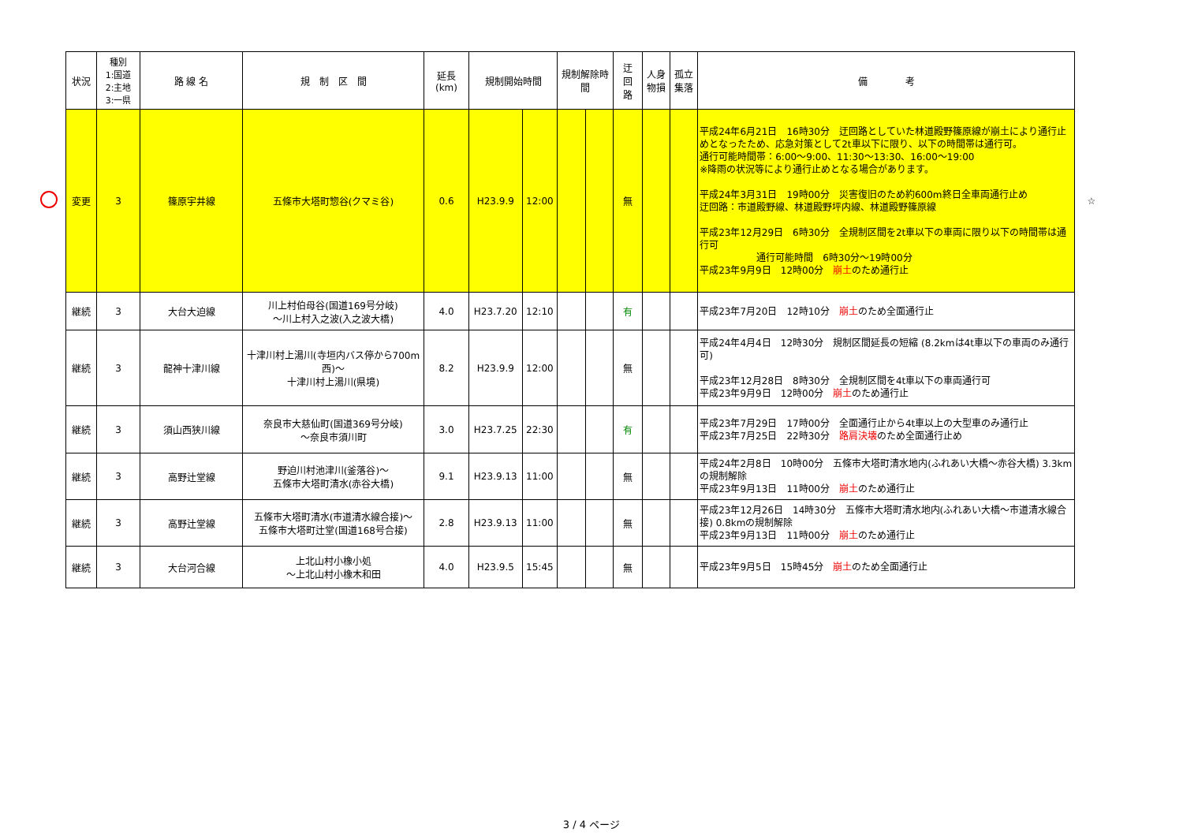| | 状況 | 種別 1:国道 2:主地 3:一県 | 路 線 名 | 規 制 区 間 | 延長 (km) | 規制開始時間 | | 規制解除時間 | | 迂 回 路 | 人身 物損 | 孤立 集落 | 備 考 | |
| | 変更 | 3 | 篠原宇井線 | 五條市大塔町惣谷(クマミ谷) | 0.6 | H23.9.9 | 12:00 | | | 無 | | | 平成24年6月21日 16時30分 迂回路としていた林道殿野篠原線が崩土により通行止めとなったため、応急対策として2t車以下に限り、以下の時間帯は通行可。 通行可能時間帯：6:00～9:00、11:30～13:30、16:00～19:00 ※降雨の状況等により通行止めとなる場合があります。 平成24年3月31日 19時00分 災害復旧のため約600m終日全車両通行止め 迂回路：市道殿野線、林道殿野坪内線、林道殿野篠原線 平成23年12月29日 6時30分 全規制区間を2t車以下の車両に限り以下の時間帯は通行可 通行可能時間 6時30分～19時00分 平成23年9月9日 12時00分 崩土 のため通行止 | ☆ |
| | 継続 | 3 | 大台大迫線 | 川上村伯母谷(国道169号分岐) ～川上村入之波(入之波大橋) | 4.0 | H23.7.20 | 12:10 | | | 有 | | | 平成23年7月20日 12時10分 崩土 のため全面通行止 | |
| | 継続 | 3 | 龍神十津川線 | 十津川村上湯川(寺垣内バス停から700m西)～ 十津川村上湯川(県境) | 8.2 | H23.9.9 | 12:00 | | | 無 | | | 平成24年4月4日 12時30分 規制区間延長の短縮 (8.2kmは4t車以下の車両のみ通行可) 平成23年12月28日 8時30分 全規制区間を4t車以下の車両通行可 平成23年9月9日 12時00分 崩土 のため通行止 | |
| | 継続 | 3 | 須山西狭川線 | 奈良市大慈仙町(国道369号分岐) ～奈良市須川町 | 3.0 | H23.7.25 | 22:30 | | | 有 | | | 平成23年7月29日 17時00分 全面通行止から4t車以上の大型車のみ通行止 平成23年7月25日 22時30分 路肩決壊 のため全面通行止め | |
| | 継続 | 3 | 高野辻堂線 | 野迫川村池津川(釜落谷)～ 五條市大塔町清水(赤谷大橋) | 9.1 | H23.9.13 | 11:00 | | | 無 | | | 平成24年2月8日 10時00分 五條市大塔町清水地内(ふれあい大橋～赤谷大橋) 3.3kmの規制解除 平成23年9月13日 11時00分 崩土 のため通行止 | |
| | 継続 | 3 | 高野辻堂線 | 五條市大塔町清水(市道清水線合接)～ 五條市大塔町辻堂(国道168号合接) | 2.8 | H23.9.13 | 11:00 | | | 無 | | | 平成23年12月26日 14時30分 五條市大塔町清水地内(ふれあい大橋～市道清水線合接) 0.8kmの規制解除 平成23年9月13日 11時00分 崩土 のため通行止 | |
| | 継続 | 3 | 大台河合線 | 上北山村小橡小処 ～上北山村小橡木和田 | 4.0 | H23.9.5 | 15:45 | | | 無 | | | 平成23年9月5日 15時45分 崩土 のため全面通行止 | |
3 / 4 ページ